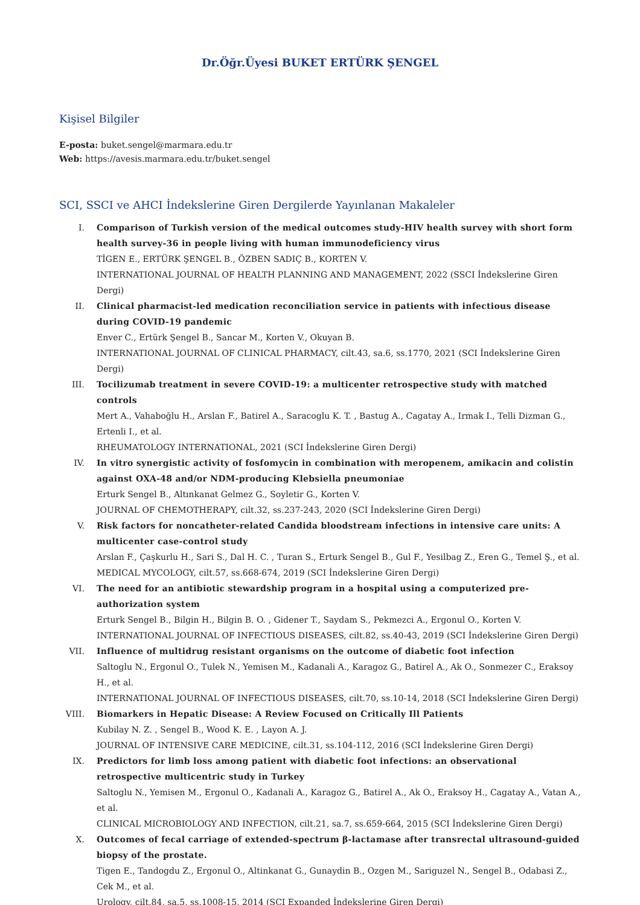Dr.Öğr.Üyesi BUKET ERTÜRK ŞENGEL
Kişisel Bilgiler
E-posta: buket.sengel@marmara.edu.tr
Web: https://avesis.marmara.edu.tr/buket.sengel
SCI, SSCI ve AHCI İndekslerine Giren Dergilerde Yayınlanan Makaleler
I. Comparison of Turkish version of the medical outcomes study-HIV health survey with short form health survey-36 in people living with human immunodeficiency virus
TİGEN E., ERTÜRK ŞENGEL B., ÖZBEN SADIÇ B., KORTEN V.
INTERNATIONAL JOURNAL OF HEALTH PLANNING AND MANAGEMENT, 2022 (SSCI İndekslerine Giren Dergi)
II. Clinical pharmacist-led medication reconciliation service in patients with infectious disease during COVID-19 pandemic
Enver C., Ertürk Şengel B., Sancar M., Korten V., Okuyan B.
INTERNATIONAL JOURNAL OF CLINICAL PHARMACY, cilt.43, sa.6, ss.1770, 2021 (SCI İndekslerine Giren Dergi)
III. Tocilizumab treatment in severe COVID-19: a multicenter retrospective study with matched controls
Mert A., Vahaboğlu H., Arslan F., Batirel A., Saracoglu K. T. , Bastug A., Cagatay A., Irmak I., Telli Dizman G., Ertenli I., et al.
RHEUMATOLOGY INTERNATIONAL, 2021 (SCI İndekslerine Giren Dergi)
IV. In vitro synergistic activity of fosfomycin in combination with meropenem, amikacin and colistin against OXA-48 and/or NDM-producing Klebsiella pneumoniae
Erturk Sengel B., Altınkanat Gelmez G., Soyletir G., Korten V.
JOURNAL OF CHEMOTHERAPY, cilt.32, ss.237-243, 2020 (SCI İndekslerine Giren Dergi)
V. Risk factors for noncatheter-related Candida bloodstream infections in intensive care units: A multicenter case-control study
Arslan F., Çaşkurlu H., Sari S., Dal H. C. , Turan S., Erturk Sengel B., Gul F., Yesilbag Z., Eren G., Temel Ş., et al.
MEDICAL MYCOLOGY, cilt.57, ss.668-674, 2019 (SCI İndekslerine Giren Dergi)
VI. The need for an antibiotic stewardship program in a hospital using a computerized pre-authorization system
Erturk Sengel B., Bilgin H., Bilgin B. O. , Gidener T., Saydam S., Pekmezci A., Ergonul O., Korten V.
INTERNATIONAL JOURNAL OF INFECTIOUS DISEASES, cilt.82, ss.40-43, 2019 (SCI İndekslerine Giren Dergi)
VII. Influence of multidrug resistant organisms on the outcome of diabetic foot infection
Saltoglu N., Ergonul O., Tulek N., Yemisen M., Kadanali A., Karagoz G., Batirel A., Ak O., Sonmezer C., Eraksoy H., et al.
INTERNATIONAL JOURNAL OF INFECTIOUS DISEASES, cilt.70, ss.10-14, 2018 (SCI İndekslerine Giren Dergi)
VIII. Biomarkers in Hepatic Disease: A Review Focused on Critically Ill Patients
Kubilay N. Z. , Sengel B., Wood K. E. , Layon A. J.
JOURNAL OF INTENSIVE CARE MEDICINE, cilt.31, ss.104-112, 2016 (SCI İndekslerine Giren Dergi)
IX. Predictors for limb loss among patient with diabetic foot infections: an observational retrospective multicentric study in Turkey
Saltoglu N., Yemisen M., Ergonul O., Kadanali A., Karagoz G., Batirel A., Ak O., Eraksoy H., Cagatay A., Vatan A., et al.
CLINICAL MICROBIOLOGY AND INFECTION, cilt.21, sa.7, ss.659-664, 2015 (SCI İndekslerine Giren Dergi)
X. Outcomes of fecal carriage of extended-spectrum β-lactamase after transrectal ultrasound-guided biopsy of the prostate.
Tigen E., Tandogdu Z., Ergonul O., Altinkanat G., Gunaydin B., Ozgen M., Sariguzel N., Sengel B., Odabasi Z., Cek M., et al.
Urology, cilt.84, sa.5, ss.1008-15, 2014 (SCI Expanded İndekslerine Giren Dergi)